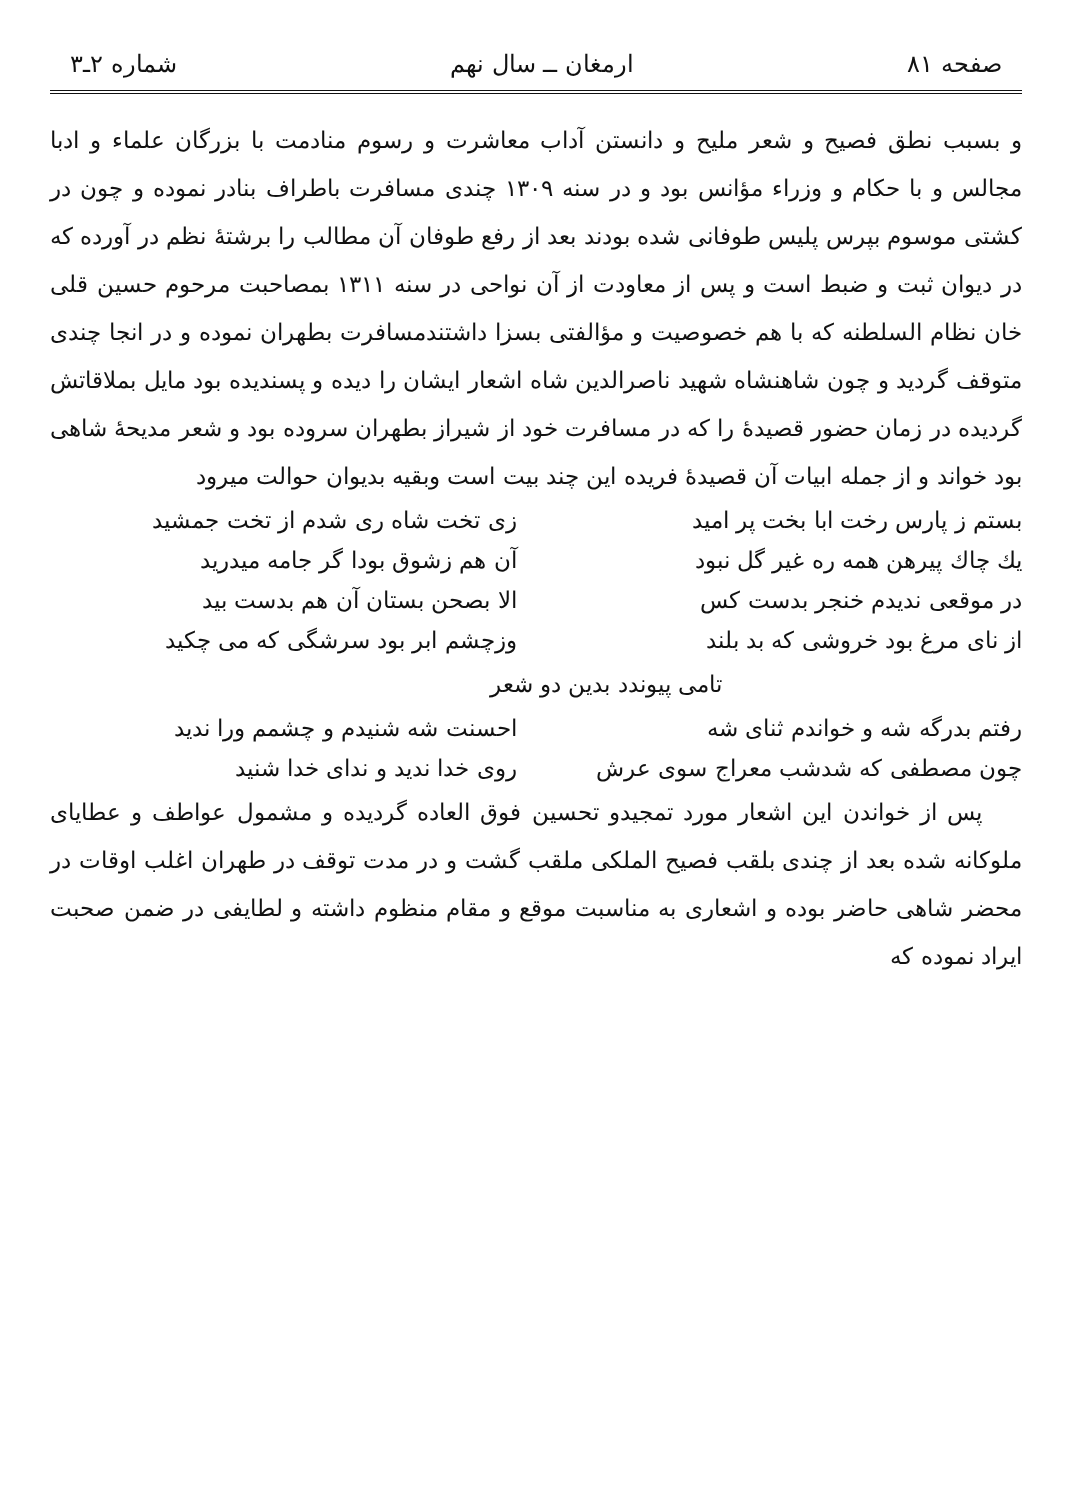صفحه ۸۱ ارمغان ــ سال نهم شماره ۲ـ۳
و بسبب نطق فصیح و شعر ملیح و دانستن آداب معاشرت و رسوم منادمت با بزرگان علماء و ادبا مجالس و با حکام و وزراء مؤانس بود و در سنه ۱۳۰۹ چندی مسافرت باطراف بنادر نموده و چون در کشتی موسوم بپرس پلیس طوفانی شده بودند بعد از رفع طوفان آن مطالب را برشتهٔ نظم در آورده که در دیوان ثبت و ضبط است و پس از معاودت از آن نواحی در سنه ۱۳۱۱ بمصاحبت مرحوم حسین قلی خان نظام السلطنه که با هم خصوصیت و مؤالفتی بسزا داشتندمسافرت بطهران نموده و در انجا چندی متوقف گردید و چون شاهنشاه شهید ناصرالدین شاه اشعار ایشان را دیده و پسندیده بود مایل بملاقاتش گردیده در زمان حضور قصیدهٔ را که در مسافرت خود از شیراز بطهران سروده بود و شعر مدیحهٔ شاهی بود خواند و از جمله ابیات آن قصیدهٔ فریده این چند بیت است وبقیه بدیوان حوالت میرود
بستم ز پارس رخت ابا بخت پر امید زی تخت شاه ری شدم از تخت جمشید
یك چاك پیرهن همه ره غیر گل نبود آن هم زشوق بودا گر جامه میدرید
در موقعی ندیدم خنجر بدست کس الا بصحن بستان آن هم بدست بید
از نای مرغ بود خروشی که بد بلند وزچشم ابر بود سرشگی که می چکید
تامی پیوندد بدین دو شعر
رفتم بدرگه شه و خواندم ثنای شه احسنت شه شنیدم و چشمم ورا ندید
چون مصطفی که شدشب معراج سوی عرش روی خدا ندید و ندای خدا شنید
پس از خواندن این اشعار مورد تمجیدو تحسین فوق العاده گردیده و مشمول عواطف و عطایای ملوکانه شده بعد از چندی بلقب فصیح الملکی ملقب گشت و در مدت توقف در طهران اغلب اوقات در محضر شاهی حاضر بوده و اشعاری به مناسبت موقع و مقام منظوم داشته و لطایفی در ضمن صحبت ایراد نموده که